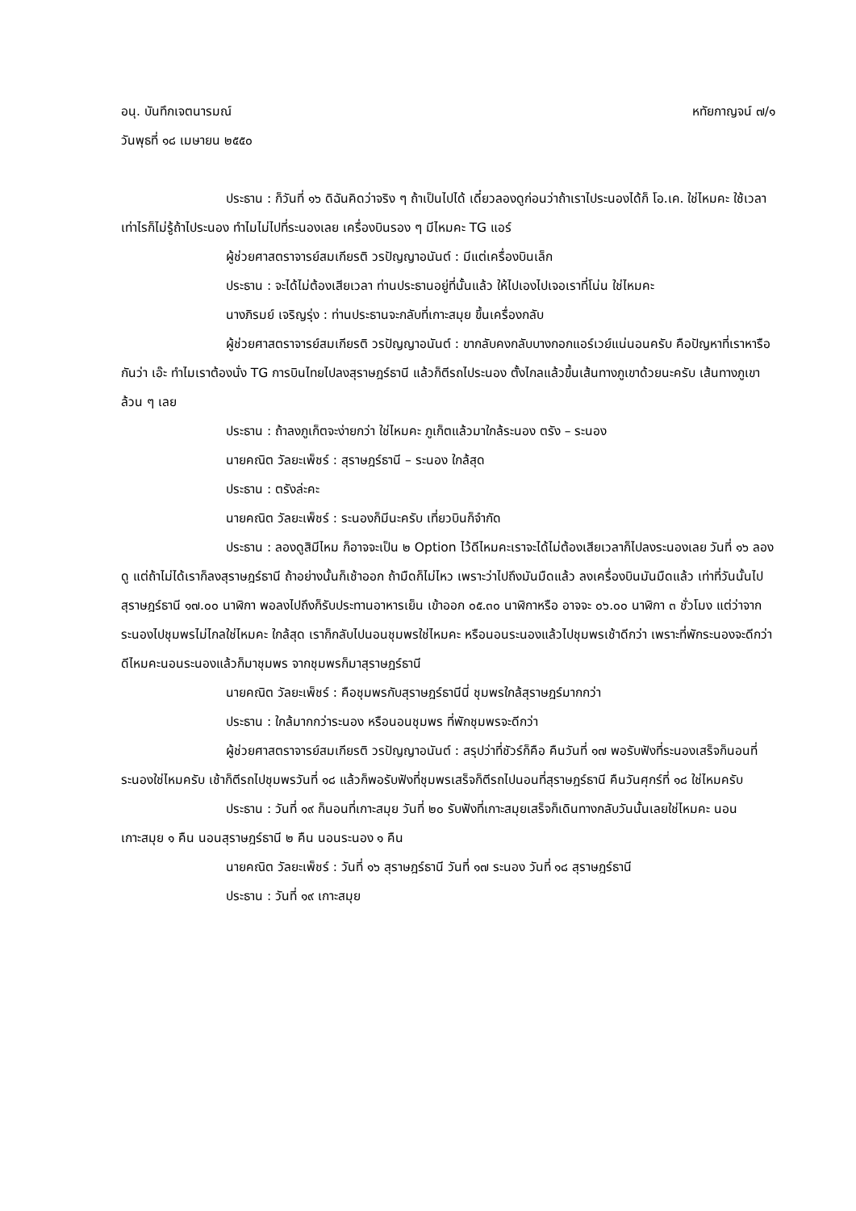อนุ. บันทึกเจตนารมณ์ หทัยกาญจน์ ๗/๑
วันพุธที่ ๑๘ เมษายน ๒๕๕๐
ประธาน : ก็วันที่ ๑๖ ดิฉันคิดว่าจริง ๆ ถ้าเป็นไปได้ เดี๋ยวลองดูก่อนว่าถ้าเราไประนองได้ก็ โอ.เค. ใช่ไหมคะ ใช้เวลาเท่าไรก็ไม่รู้ถ้าไประนอง ทำไมไม่ไปที่ระนองเลย เครื่องบินรอง ๆ มีไหมคะ TG แอร์
ผู้ช่วยศาสตราจารย์สมเกียรติ วรปัญญาอนันต์ : มีแต่เครื่องบินเล็ก
ประธาน : จะได้ไม่ต้องเสียเวลา ท่านประธานอยู่ที่นั้นแล้ว ให้ไปเองไปเจอเราที่โน่น ใช่ไหมคะ
นางภิรมย์ เจริญรุ่ง : ท่านประธานจะกลับที่เกาะสมุย ขึ้นเครื่องกลับ
ผู้ช่วยศาสตราจารย์สมเกียรติ วรปัญญาอนันต์ : ขากลับคงกลับบางกอกแอร์เวย์แน่นอนครับ คือปัญหาที่เราหารือกันว่า เอ๊ะ ทำไมเราต้องนั่ง TG การบินไทยไปลงสุราษฎร์ธานี แล้วก็ตีรถไประนอง ตั้งไกลแล้วขึ้นเส้นทางภูเขาด้วยนะครับ เส้นทางภูเขาล้วน ๆ เลย
ประธาน : ถ้าลงภูเก็ตจะง่ายกว่า ใช่ไหมคะ ภูเก็ตแล้วมาใกล้ระนอง ตรัง – ระนอง
นายคณิต วัลยะเพ็ชร์ : สุราษฎร์ธานี – ระนอง ใกล้สุด
ประธาน : ตรังล่ะคะ
นายคณิต วัลยะเพ็ชร์ : ระนองก็มีนะครับ เที่ยวบินก็จำกัด
ประธาน : ลองดูสิมีไหม ก็อาจจะเป็น ๒ Option ไว้ดีไหมคะเราจะได้ไม่ต้องเสียเวลาก็ไปลงระนองเลย วันที่ ๑๖ ลองดู แต่ถ้าไม่ได้เราก็ลงสุราษฎร์ธานี ถ้าอย่างนั้นก็เช้าออก ถ้ามืดก็ไม่ไหว เพราะว่าไปถึงมันมืดแล้ว ลงเครื่องบินมันมืดแล้ว เท่าที่วันนั้นไปสุราษฎร์ธานี ๑๗.๐๐ นาฬิกา พอลงไปถึงก็รับประทานอาหารเย็น เข้าออก ๐๕.๓๐ นาฬิกาหรือ อาจจะ ๐๖.๐๐ นาฬิกา ๓ ชั่วโมง แต่ว่าจากระนองไปชุมพรไม่ไกลใช่ไหมคะ ใกล้สุด เราก็กลับไปนอนชุมพรใช่ไหมคะ หรือนอนระนองแล้วไปชุมพรเช้าดีกว่า เพราะที่พักระนองจะดีกว่า ดีไหมคะนอนระนองแล้วก็มาชุมพร จากชุมพรก็มาสุราษฎร์ธานี
นายคณิต วัลยะเพ็ชร์ : คือชุมพรกับสุราษฎร์ธานีนี่ ชุมพรใกล้สุราษฎร์มากกว่า
ประธาน : ใกล้มากกว่าระนอง หรือนอนชุมพร ที่พักชุมพรจะดีกว่า
ผู้ช่วยศาสตราจารย์สมเกียรติ วรปัญญาอนันต์ : สรุปว่าที่ชัวร์ก็คือ คืนวันที่ ๑๗ พอรับฟังที่ระนองเสร็จก็นอนที่ระนองใช่ไหมครับ เช้าก็ตีรถไปชุมพรวันที่ ๑๘ แล้วก็พอรับฟังที่ชุมพรเสร็จก็ตีรถไปนอนที่สุราษฎร์ธานี คืนวันศุกร์ที่ ๑๘ ใช่ไหมครับ
ประธาน : วันที่ ๑๙ ก็นอนที่เกาะสมุย วันที่ ๒๐ รับฟังที่เกาะสมุยเสร็จก็เดินทางกลับวันนั้นเลยใช่ไหมคะ นอนเกาะสมุย ๑ คืน นอนสุราษฎร์ธานี ๒ คืน นอนระนอง ๑ คืน
นายคณิต วัลยะเพ็ชร์ : วันที่ ๑๖ สุราษฎร์ธานี วันที่ ๑๗ ระนอง วันที่ ๑๘ สุราษฎร์ธานี
ประธาน : วันที่ ๑๙ เกาะสมุย